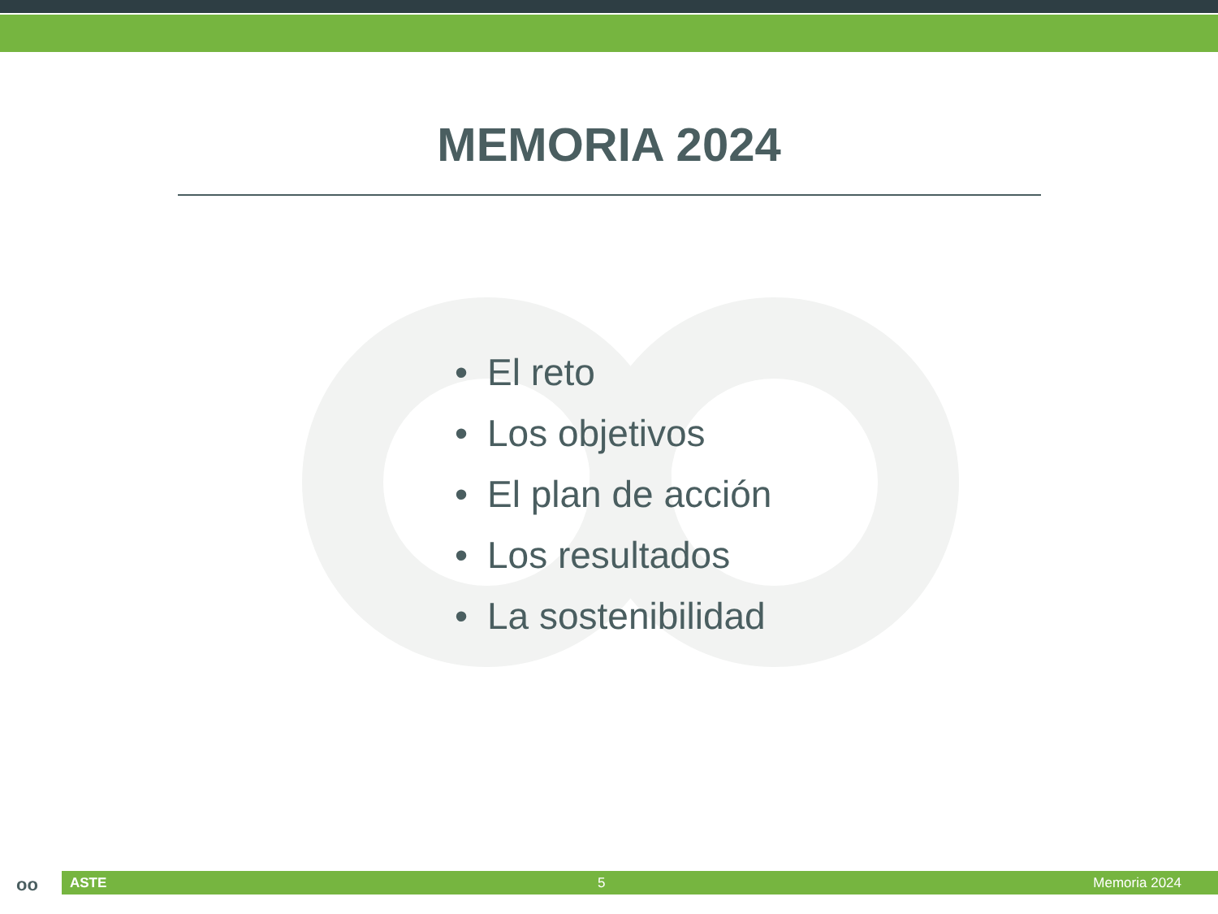MEMORIA 2024
• El reto
• Los objetivos
• El plan de acción
• Los resultados
• La sostenibilidad
oo ASTE 5 Memoria 2024